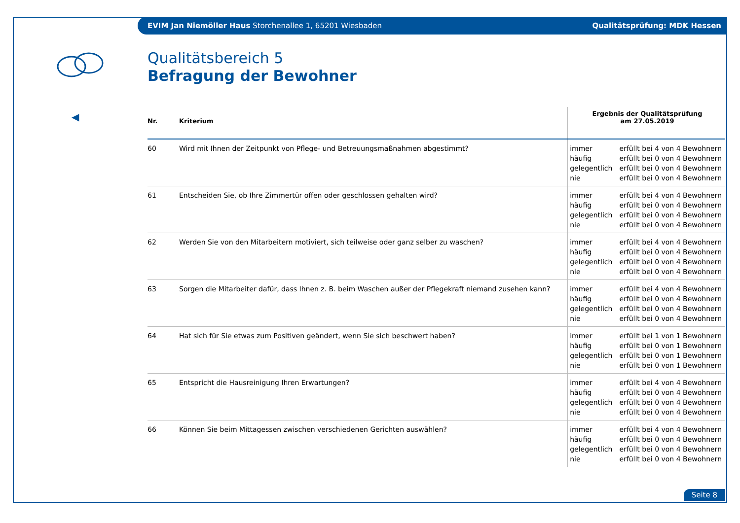EVIM Jan Niemöller Haus Storchenallee 1, 65201 Wiesbaden Qualitätsprüfung: MDK Hessen
◀
Qualitätsbereich 5
Befragung der Bewohner
| Nr. | Kriterium | Ergebnis der Qualitätsprüfung am 27.05.2019 | |
| --- | --- | --- | --- |
| 60 | Wird mit Ihnen der Zeitpunkt von Pflege- und Betreuungsmaßnahmen abgestimmt? | immer häufig gelegentlich nie | erfüllt bei 4 von 4 Bewohnern erfüllt bei 0 von 4 Bewohnern erfüllt bei 0 von 4 Bewohnern erfüllt bei 0 von 4 Bewohnern |
| 61 | Entscheiden Sie, ob Ihre Zimmertür offen oder geschlossen gehalten wird? | immer häufig gelegentlich nie | erfüllt bei 4 von 4 Bewohnern erfüllt bei 0 von 4 Bewohnern erfüllt bei 0 von 4 Bewohnern erfüllt bei 0 von 4 Bewohnern |
| 62 | Werden Sie von den Mitarbeitern motiviert, sich teilweise oder ganz selber zu waschen? | immer häufig gelegentlich nie | erfüllt bei 4 von 4 Bewohnern erfüllt bei 0 von 4 Bewohnern erfüllt bei 0 von 4 Bewohnern erfüllt bei 0 von 4 Bewohnern |
| 63 | Sorgen die Mitarbeiter dafür, dass Ihnen z. B. beim Waschen außer der Pflegekraft niemand zusehen kann? | immer häufig gelegentlich nie | erfüllt bei 4 von 4 Bewohnern erfüllt bei 0 von 4 Bewohnern erfüllt bei 0 von 4 Bewohnern erfüllt bei 0 von 4 Bewohnern |
| 64 | Hat sich für Sie etwas zum Positiven geändert, wenn Sie sich beschwert haben? | immer häufig gelegentlich nie | erfüllt bei 1 von 1 Bewohnern erfüllt bei 0 von 1 Bewohnern erfüllt bei 0 von 1 Bewohnern erfüllt bei 0 von 1 Bewohnern |
| 65 | Entspricht die Hausreinigung Ihren Erwartungen? | immer häufig gelegentlich nie | erfüllt bei 4 von 4 Bewohnern erfüllt bei 0 von 4 Bewohnern erfüllt bei 0 von 4 Bewohnern erfüllt bei 0 von 4 Bewohnern |
| 66 | Können Sie beim Mittagessen zwischen verschiedenen Gerichten auswählen? | immer häufig gelegentlich nie | erfüllt bei 4 von 4 Bewohnern erfüllt bei 0 von 4 Bewohnern erfüllt bei 0 von 4 Bewohnern erfüllt bei 0 von 4 Bewohnern |
Seite 8